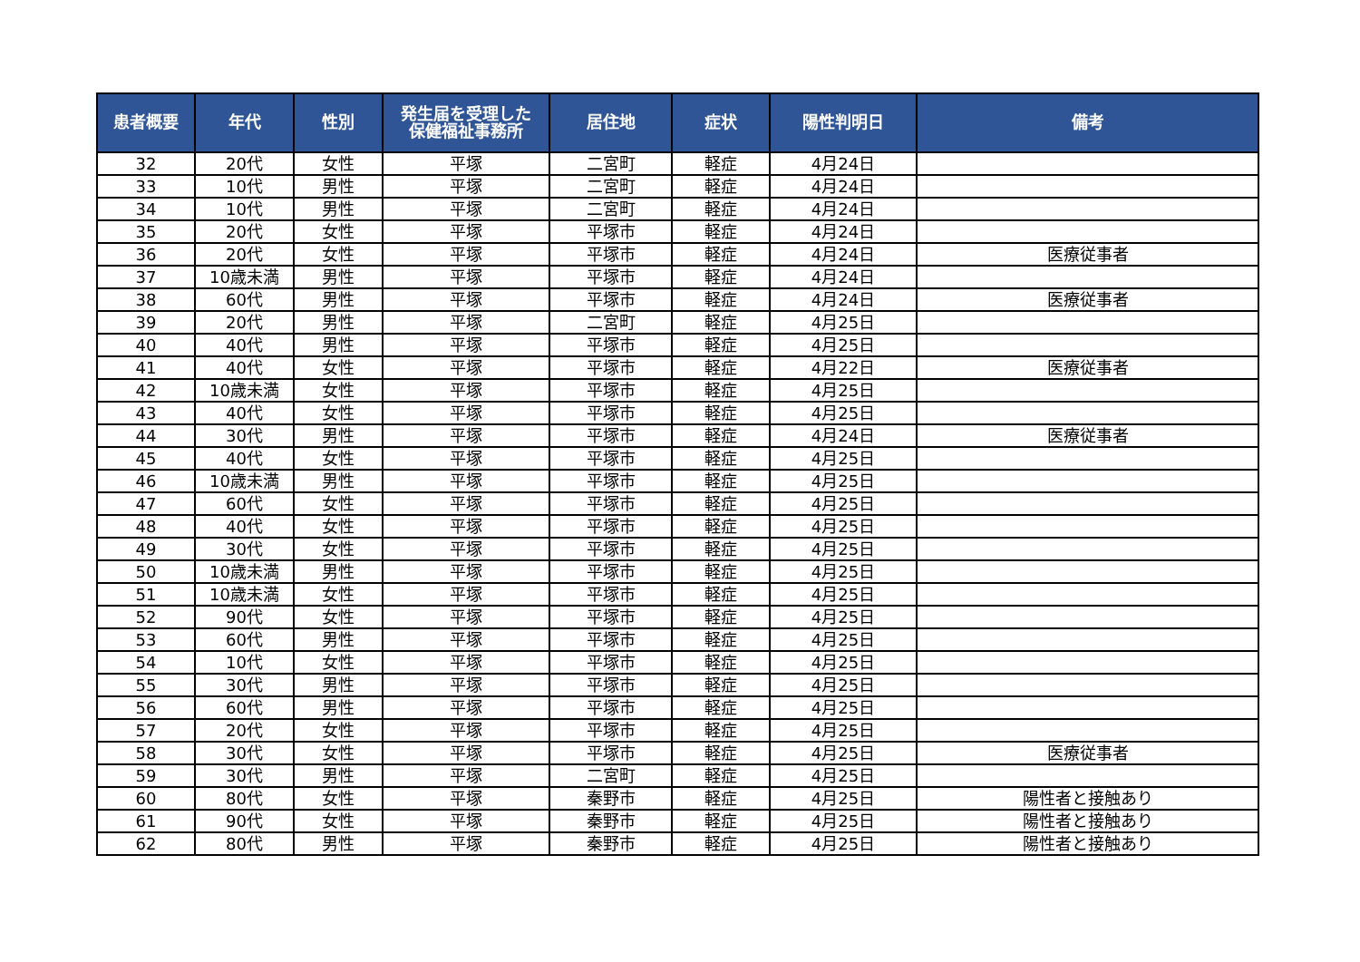| 患者概要 | 年代 | 性別 | 発生届を受理した 保健福祉事務所 | 居住地 | 症状 | 陽性判明日 | 備考 |
| --- | --- | --- | --- | --- | --- | --- | --- |
| 32 | 20代 | 女性 | 平塚 | 二宮町 | 軽症 | 4月24日 | |
| 33 | 10代 | 男性 | 平塚 | 二宮町 | 軽症 | 4月24日 | |
| 34 | 10代 | 男性 | 平塚 | 二宮町 | 軽症 | 4月24日 | |
| 35 | 20代 | 女性 | 平塚 | 平塚市 | 軽症 | 4月24日 | |
| 36 | 20代 | 女性 | 平塚 | 平塚市 | 軽症 | 4月24日 | 医療従事者 |
| 37 | 10歳未満 | 男性 | 平塚 | 平塚市 | 軽症 | 4月24日 | |
| 38 | 60代 | 男性 | 平塚 | 平塚市 | 軽症 | 4月24日 | 医療従事者 |
| 39 | 20代 | 男性 | 平塚 | 二宮町 | 軽症 | 4月25日 | |
| 40 | 40代 | 男性 | 平塚 | 平塚市 | 軽症 | 4月25日 | |
| 41 | 40代 | 女性 | 平塚 | 平塚市 | 軽症 | 4月22日 | 医療従事者 |
| 42 | 10歳未満 | 女性 | 平塚 | 平塚市 | 軽症 | 4月25日 | |
| 43 | 40代 | 女性 | 平塚 | 平塚市 | 軽症 | 4月25日 | |
| 44 | 30代 | 男性 | 平塚 | 平塚市 | 軽症 | 4月24日 | 医療従事者 |
| 45 | 40代 | 女性 | 平塚 | 平塚市 | 軽症 | 4月25日 | |
| 46 | 10歳未満 | 男性 | 平塚 | 平塚市 | 軽症 | 4月25日 | |
| 47 | 60代 | 女性 | 平塚 | 平塚市 | 軽症 | 4月25日 | |
| 48 | 40代 | 女性 | 平塚 | 平塚市 | 軽症 | 4月25日 | |
| 49 | 30代 | 女性 | 平塚 | 平塚市 | 軽症 | 4月25日 | |
| 50 | 10歳未満 | 男性 | 平塚 | 平塚市 | 軽症 | 4月25日 | |
| 51 | 10歳未満 | 女性 | 平塚 | 平塚市 | 軽症 | 4月25日 | |
| 52 | 90代 | 女性 | 平塚 | 平塚市 | 軽症 | 4月25日 | |
| 53 | 60代 | 男性 | 平塚 | 平塚市 | 軽症 | 4月25日 | |
| 54 | 10代 | 女性 | 平塚 | 平塚市 | 軽症 | 4月25日 | |
| 55 | 30代 | 男性 | 平塚 | 平塚市 | 軽症 | 4月25日 | |
| 56 | 60代 | 男性 | 平塚 | 平塚市 | 軽症 | 4月25日 | |
| 57 | 20代 | 女性 | 平塚 | 平塚市 | 軽症 | 4月25日 | |
| 58 | 30代 | 女性 | 平塚 | 平塚市 | 軽症 | 4月25日 | 医療従事者 |
| 59 | 30代 | 男性 | 平塚 | 二宮町 | 軽症 | 4月25日 | |
| 60 | 80代 | 女性 | 平塚 | 秦野市 | 軽症 | 4月25日 | 陽性者と接触あり |
| 61 | 90代 | 女性 | 平塚 | 秦野市 | 軽症 | 4月25日 | 陽性者と接触あり |
| 62 | 80代 | 男性 | 平塚 | 秦野市 | 軽症 | 4月25日 | 陽性者と接触あり |